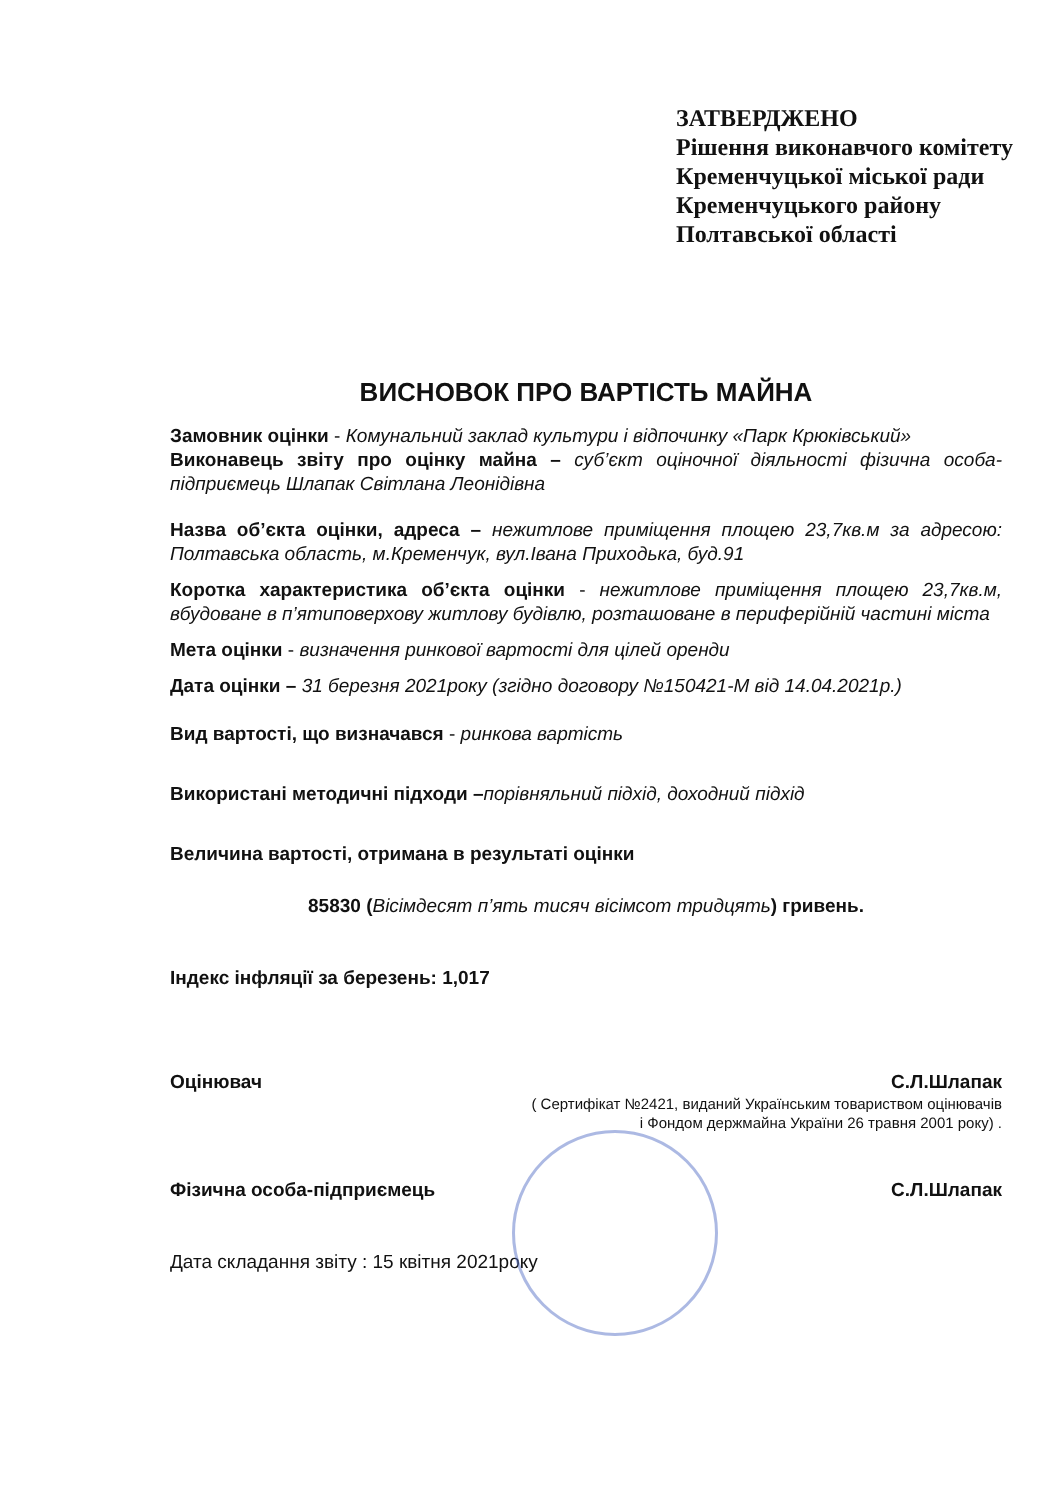ЗАТВЕРДЖЕНО
Рішення виконавчого комітету
Кременчуцької міської ради
Кременчуцького району
Полтавської області
ВИСНОВОК ПРО ВАРТІСТЬ МАЙНА
Замовник оцінки - Комунальний заклад культури і відпочинку «Парк Крюківський»
Виконавець звіту про оцінку майна – суб’єкт оціночної діяльності фізична особа-підприємець Шлапак Світлана Леонідівна
Назва об’єкта оцінки, адреса – нежитлове приміщення площею 23,7кв.м за адресою: Полтавська область, м.Кременчук, вул.Івана Приходька, буд.91
Коротка характеристика об’єкта оцінки - нежитлове приміщення площею 23,7кв.м, вбудоване в п’ятиповерхову житлову будівлю, розташоване в периферійній частині міста
Мета оцінки - визначення ринкової вартості для цілей оренди
Дата оцінки – 31 березня 2021року (згідно договору №150421-М від 14.04.2021р.)
Вид вартості, що визначався - ринкова вартість
Використані методичні підходи –порівняльний підхід, доходний підхід
Величина вартості, отримана в результаті оцінки
85830 (Вісімдесят п’ять тисяч вісімсот тридцять) гривень.
Індекс інфляції за березень: 1,017
Оцінювач С.Л.Шлапак
( Сертифікат №2421, виданий Українським товариством оцінювачів
і Фондом держмайна України 26 травня 2001 року) .
Фізична особа-підприємець С.Л.Шлапак
Дата складання звіту : 15 квітня 2021року